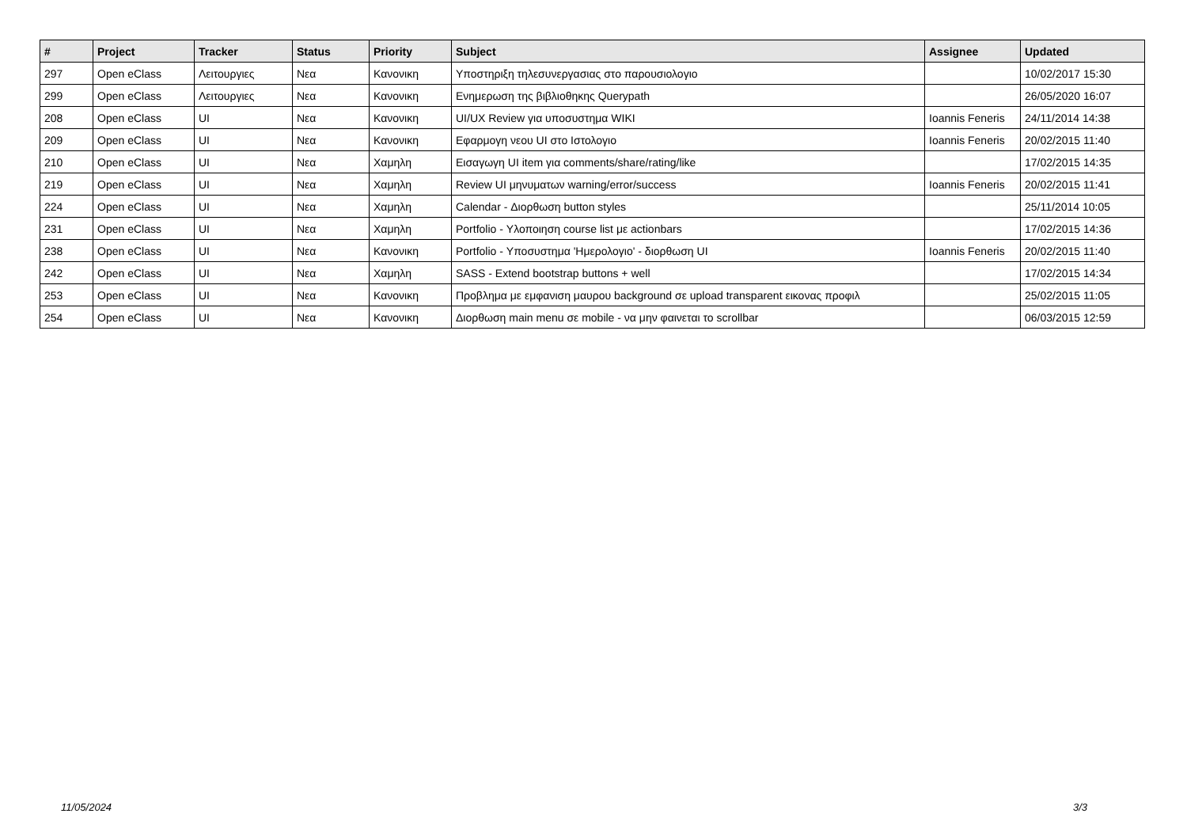| # | Project | Tracker | Status | Priority | Subject | Assignee | Updated |
| --- | --- | --- | --- | --- | --- | --- | --- |
| 297 | Open eClass | Λειτουργιες | Νεα | Κανονικη | Υποστηριξη τηλεσυνεργασιας στο παρουσιολογιο | | 10/02/2017 15:30 |
| 299 | Open eClass | Λειτουργιες | Νεα | Κανονικη | Ενημερωση της βιβλιοθηκης Querypath | | 26/05/2020 16:07 |
| 208 | Open eClass | UI | Νεα | Κανονικη | UI/UX Review για υποσυστημα WIKI | Ioannis Feneris | 24/11/2014 14:38 |
| 209 | Open eClass | UI | Νεα | Κανονικη | Εφαρμογη νεου UI στο Ιστολογιο | Ioannis Feneris | 20/02/2015 11:40 |
| 210 | Open eClass | UI | Νεα | Χαμηλη | Εισαγωγη UI item για comments/share/rating/like | | 17/02/2015 14:35 |
| 219 | Open eClass | UI | Νεα | Χαμηλη | Review UI μηνυματων warning/error/success | Ioannis Feneris | 20/02/2015 11:41 |
| 224 | Open eClass | UI | Νεα | Χαμηλη | Calendar - Διορθωση button styles | | 25/11/2014 10:05 |
| 231 | Open eClass | UI | Νεα | Χαμηλη | Portfolio - Υλοποιηση course list με actionbars | | 17/02/2015 14:36 |
| 238 | Open eClass | UI | Νεα | Κανονικη | Portfolio - Υποσυστημα 'Ημερολογιο' - διορθωση UI | Ioannis Feneris | 20/02/2015 11:40 |
| 242 | Open eClass | UI | Νεα | Χαμηλη | SASS - Extend bootstrap buttons + well | | 17/02/2015 14:34 |
| 253 | Open eClass | UI | Νεα | Κανονικη | Προβλημα με εμφανιση μαυρου background σε upload transparent εικονας προφιλ | | 25/02/2015 11:05 |
| 254 | Open eClass | UI | Νεα | Κανονικη | Διορθωση main menu σε mobile - να μην φαινεται το scrollbar | | 06/03/2015 12:59 |
11/05/2024 3/3